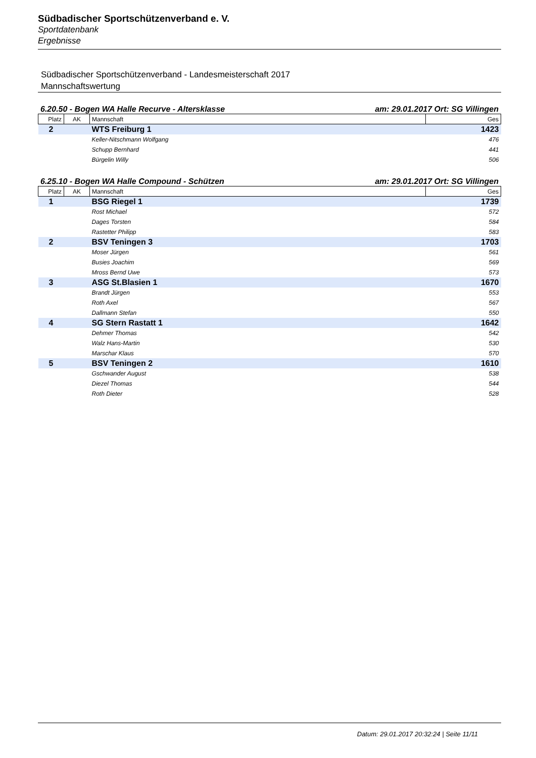Südbadischer Sportschützenverband e. V.
Sportdatenbank
Ergebnisse
Südbadischer Sportschützenverband - Landesmeisterschaft 2017
Mannschaftswertung
6.20.50 - Bogen WA Halle Recurve - Altersklasse am: 29.01.2017 Ort: SG Villingen
| Platz | AK | Mannschaft | Ges |
| --- | --- | --- | --- |
| 2 | | WTS Freiburg 1 | 1423 |
| | | Keller-Nitschmann Wolfgang | 476 |
| | | Schupp Bernhard | 441 |
| | | Bürgelin Willy | 506 |
6.25.10 - Bogen WA Halle Compound - Schützen am: 29.01.2017 Ort: SG Villingen
| Platz | AK | Mannschaft | Ges |
| --- | --- | --- | --- |
| 1 | | BSG Riegel 1 | 1739 |
| | | Rost Michael | 572 |
| | | Dages Torsten | 584 |
| | | Rastetter Philipp | 583 |
| 2 | | BSV Teningen 3 | 1703 |
| | | Moser Jürgen | 561 |
| | | Busies Joachim | 569 |
| | | Mross Bernd Uwe | 573 |
| 3 | | ASG St.Blasien 1 | 1670 |
| | | Brandt Jürgen | 553 |
| | | Roth Axel | 567 |
| | | Dallmann Stefan | 550 |
| 4 | | SG Stern Rastatt 1 | 1642 |
| | | Dehmer Thomas | 542 |
| | | Walz Hans-Martin | 530 |
| | | Marschar Klaus | 570 |
| 5 | | BSV Teningen 2 | 1610 |
| | | Gschwander August | 538 |
| | | Diezel Thomas | 544 |
| | | Roth Dieter | 528 |
Datum: 29.01.2017 20:32:24 | Seite 11/11